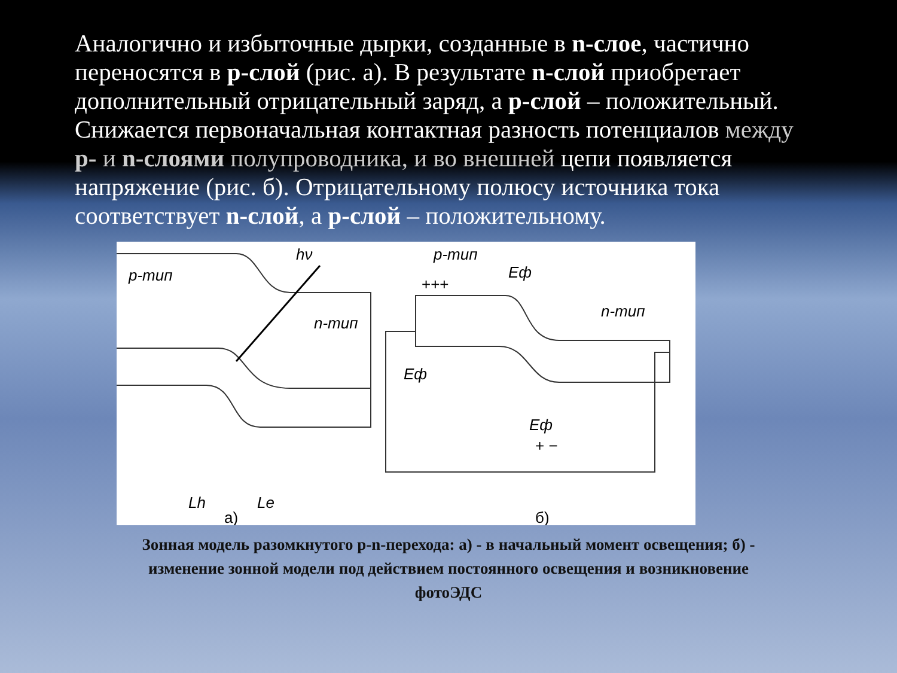Аналогично и избыточные дырки, созданные в n-слое, частично переносятся в р-слой (рис. а). В результате n-слой приобретает дополнительный отрицательный заряд, а р-слой – положительный. Снижается первоначальная контактная разность потенциалов между р- и n-слоями полупроводника, и во внешней цепи появляется напряжение (рис. б). Отрицательному полюсу источника тока соответствует n-слой, а р-слой – положительному.
p-тип
hν
n-тип
Lh
Le
а)
p-тип
Eф
n-тип
Eф
Eф
+++
+ −
б)
Зонная модель разомкнутого р-n-перехода: а) - в начальный момент освещения; б) - изменение зонной модели под действием постоянного освещения и возникновение фотоЭДС